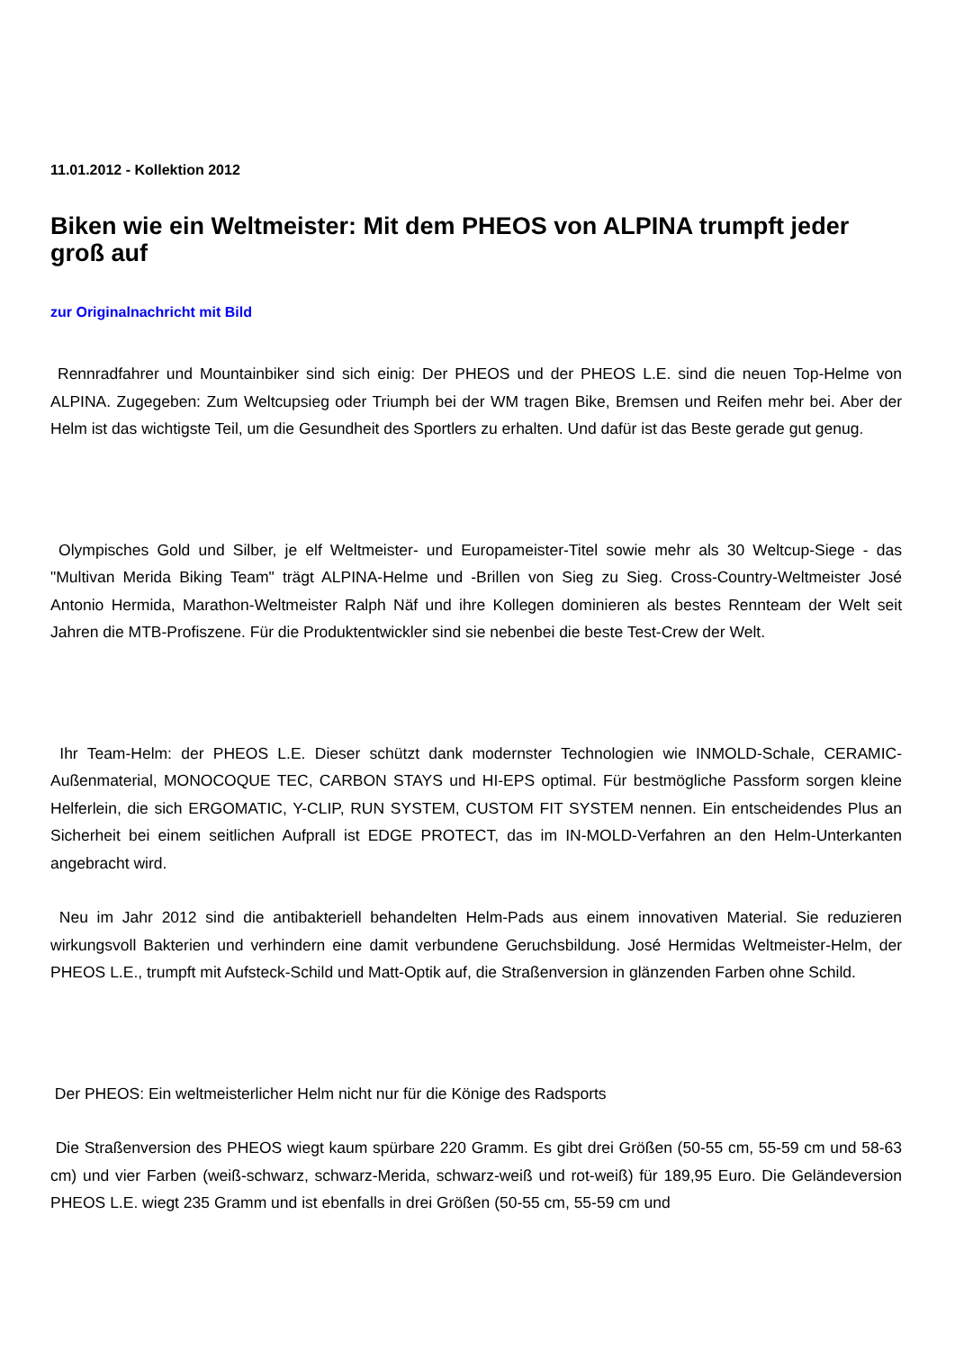11.01.2012 - Kollektion 2012
Biken wie ein Weltmeister: Mit dem PHEOS von ALPINA trumpft jeder groß auf
zur Originalnachricht mit Bild
Rennradfahrer und Mountainbiker sind sich einig: Der PHEOS und der PHEOS L.E. sind die neuen Top-Helme von ALPINA. Zugegeben: Zum Weltcupsieg oder Triumph bei der WM tragen Bike, Bremsen und Reifen mehr bei. Aber der Helm ist das wichtigste Teil, um die Gesundheit des Sportlers zu erhalten. Und dafür ist das Beste gerade gut genug.
Olympisches Gold und Silber, je elf Weltmeister- und Europameister-Titel sowie mehr als 30 Weltcup-Siege - das "Multivan Merida Biking Team" trägt ALPINA-Helme und -Brillen von Sieg zu Sieg. Cross-Country-Weltmeister José Antonio Hermida, Marathon-Weltmeister Ralph Näf und ihre Kollegen dominieren als bestes Rennteam der Welt seit Jahren die MTB-Profiszene. Für die Produktentwickler sind sie nebenbei die beste Test-Crew der Welt.
Ihr Team-Helm: der PHEOS L.E. Dieser schützt dank modernster Technologien wie INMOLD-Schale, CERAMIC-Außenmaterial, MONOCOQUE TEC, CARBON STAYS und HI-EPS optimal. Für bestmögliche Passform sorgen kleine Helferlein, die sich ERGOMATIC, Y-CLIP, RUN SYSTEM, CUSTOM FIT SYSTEM nennen. Ein entscheidendes Plus an Sicherheit bei einem seitlichen Aufprall ist EDGE PROTECT, das im IN-MOLD-Verfahren an den Helm-Unterkanten angebracht wird.
Neu im Jahr 2012 sind die antibakteriell behandelten Helm-Pads aus einem innovativen Material. Sie reduzieren wirkungsvoll Bakterien und verhindern eine damit verbundene Geruchsbildung. José Hermidas Weltmeister-Helm, der PHEOS L.E., trumpft mit Aufsteck-Schild und Matt-Optik auf, die Straßenversion in glänzenden Farben ohne Schild.
Der PHEOS: Ein weltmeisterlicher Helm nicht nur für die Könige des Radsports
Die Straßenversion des PHEOS wiegt kaum spürbare 220 Gramm. Es gibt drei Größen (50-55 cm, 55-59 cm und 58-63 cm) und vier Farben (weiß-schwarz, schwarz-Merida, schwarz-weiß und rot-weiß) für 189,95 Euro. Die Geländeversion PHEOS L.E. wiegt 235 Gramm und ist ebenfalls in drei Größen (50-55 cm, 55-59 cm und